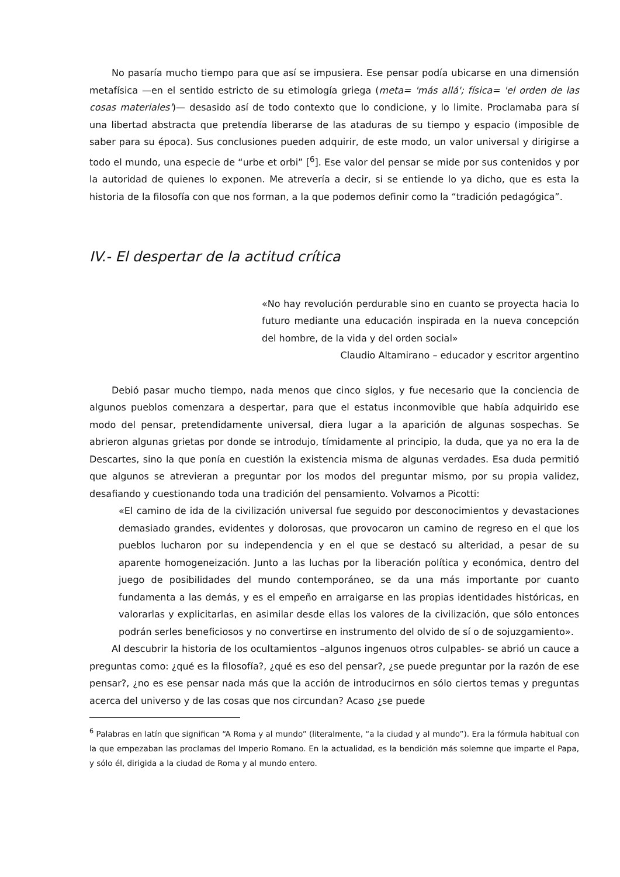No pasaría mucho tiempo para que así se impusiera. Ese pensar podía ubicarse en una dimensión metafísica —en el sentido estricto de su etimología griega (meta= 'más allá'; física= 'el orden de las cosas materiales')— desasido así de todo contexto que lo condicione, y lo limite. Proclamaba para sí una libertad abstracta que pretendía liberarse de las ataduras de su tiempo y espacio (imposible de saber para su época). Sus conclusiones pueden adquirir, de este modo, un valor universal y dirigirse a todo el mundo, una especie de “urbe et orbi” [<sup>6</sup>]. Ese valor del pensar se mide por sus contenidos y por la autoridad de quienes lo exponen. Me atrevería a decir, si se entiende lo ya dicho, que es esta la historia de la filosofía con que nos forman, a la que podemos definir como la “tradición pedagógica”.
IV.- El despertar de la actitud crítica
«No hay revolución perdurable sino en cuanto se proyecta hacia lo futuro mediante una educación inspirada en la nueva concepción del hombre, de la vida y del orden social»
Claudio Altamirano – educador y escritor argentino
Debió pasar mucho tiempo, nada menos que cinco siglos, y fue necesario que la conciencia de algunos pueblos comenzara a despertar, para que el estatus inconmovible que había adquirido ese modo del pensar, pretendidamente universal, diera lugar a la aparición de algunas sospechas. Se abrieron algunas grietas por donde se introdujo, tímidamente al principio, la duda, que ya no era la de Descartes, sino la que ponía en cuestión la existencia misma de algunas verdades. Esa duda permitió que algunos se atrevieran a preguntar por los modos del preguntar mismo, por su propia validez, desafiando y cuestionando toda una tradición del pensamiento. Volvamos a Picotti:
«El camino de ida de la civilización universal fue seguido por desconocimientos y devastaciones demasiado grandes, evidentes y dolorosas, que provocaron un camino de regreso en el que los pueblos lucharon por su independencia y en el que se destacó su alteridad, a pesar de su aparente homogeneización. Junto a las luchas por la liberación política y económica, dentro del juego de posibilidades del mundo contemporáneo, se da una más importante por cuanto fundamenta a las demás, y es el empeño en arraigarse en las propias identidades históricas, en valorarlas y explicitarlas, en asimilar desde ellas los valores de la civilización, que sólo entonces podrán serles beneficiosos y no convertirse en instrumento del olvido de sí o de sojuzgamiento».
Al descubrir la historia de los ocultamientos –algunos ingenuos otros culpables- se abrió un cauce a preguntas como: ¿qué es la filosofía?, ¿qué es eso del pensar?, ¿se puede preguntar por la razón de ese pensar?, ¿no es ese pensar nada más que la acción de introducirnos en sólo ciertos temas y preguntas acerca del universo y de las cosas que nos circundan? Acaso ¿se puede
<sup>6</sup> Palabras en latín que significan “A Roma y al mundo” (literalmente, “a la ciudad y al mundo”). Era la fórmula habitual con la que empezaban las proclamas del Imperio Romano. En la actualidad, es la bendición más solemne que imparte el Papa, y sólo él, dirigida a la ciudad de Roma y al mundo entero.